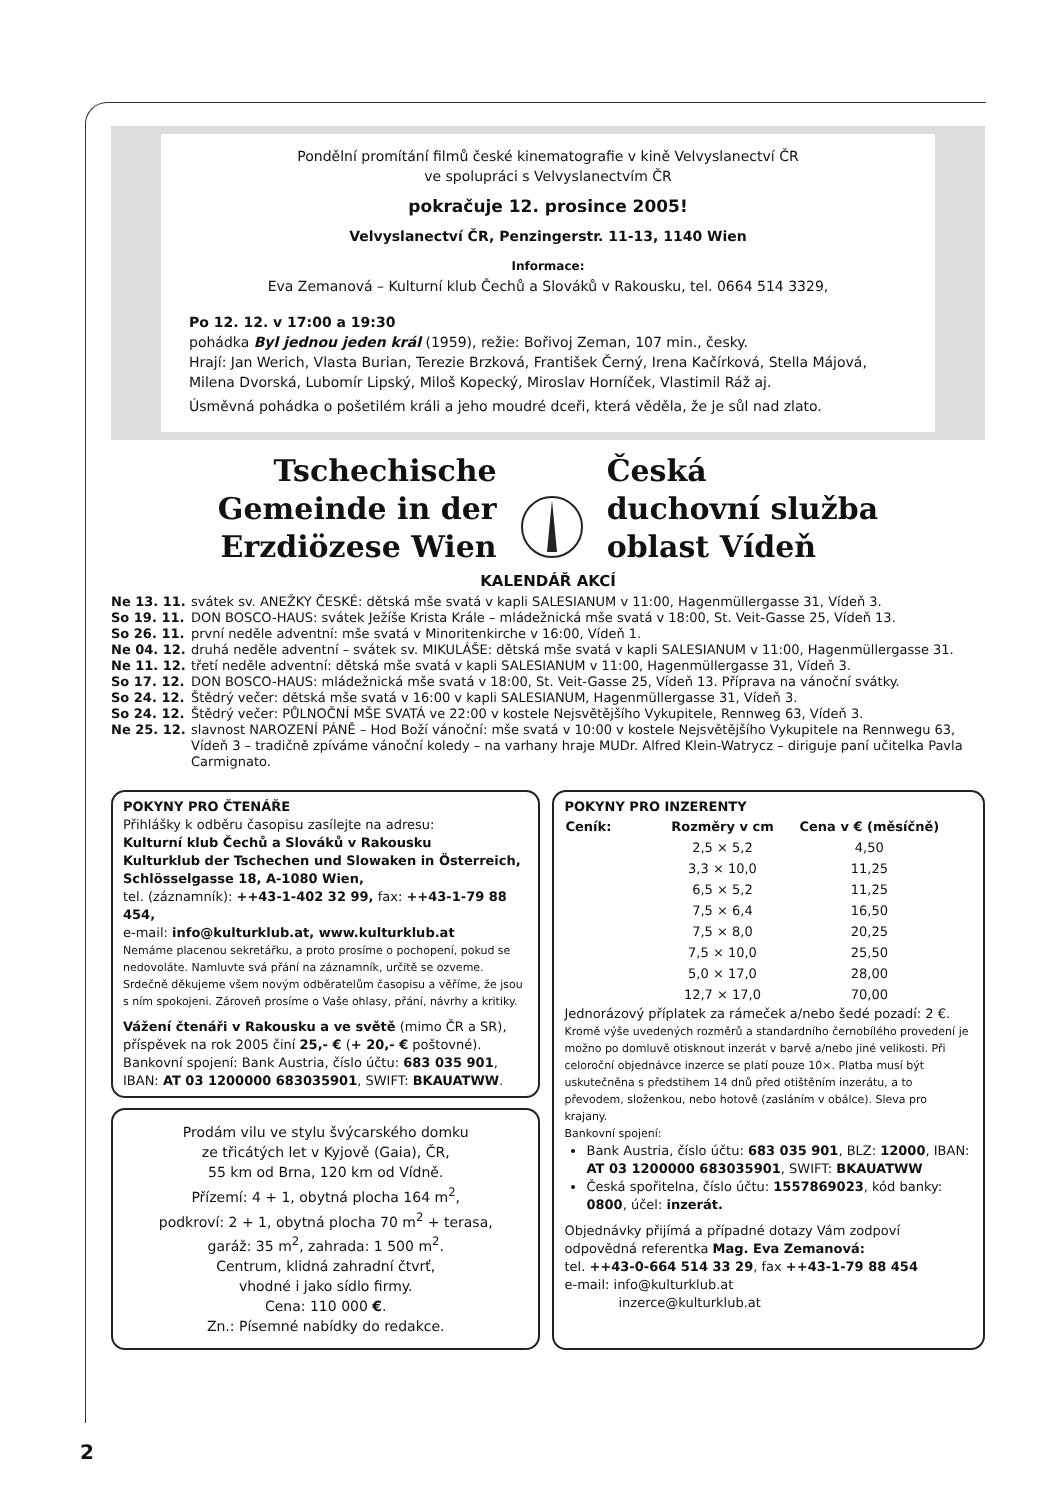Pondělní promítání filmů české kinematografie v kině Velvyslanectví ČR
ve spolupráci s Velvyslanectvím ČR
pokračuje 12. prosince 2005!
Velvyslanectví ČR, Penzingerstr. 11-13, 1140 Wien
Informace:
Eva Zemanová – Kulturní klub Čechů a Slováků v Rakousku, tel. 0664 514 3329,
Po 12. 12. v 17:00 a 19:30
pohádka Byl jednou jeden král (1959), režie: Bořivoj Zeman, 107 min., česky.
Hrají: Jan Werich, Vlasta Burian, Terezie Brzková, František Černý, Irena Kačírková, Stella Májová, Milena Dvorská, Lubomír Lipský, Miloš Kopecký, Miroslav Horníček, Vlastimil Ráž aj.
Úsměvná pohádka o pošetilém králi a jeho moudré dceři, která věděla, že je sůl nad zlato.
Tschechische
Gemeinde in der
Erzdiözese Wien
Česká
duchovní služba
oblast Vídeň
KALENDÁŘ AKCÍ
| Ne 13. 11. | svátek sv. ANEŽKY ČESKÉ: dětská mše svatá v kapli SALESIANUM v 11:00, Hagenmüllergasse 31, Vídeň 3. |
| So 19. 11. | DON BOSCO-HAUS: svátek Ježíše Krista Krále – mládežnická mše svatá v 18:00, St. Veit-Gasse 25, Vídeň 13. |
| So 26. 11. | první neděle adventní: mše svatá v Minoritenkirche v 16:00, Vídeň 1. |
| Ne 04. 12. | druhá neděle adventní – svátek sv. MIKULÁŠE: dětská mše svatá v kapli SALESIANUM v 11:00, Hagenmüllergasse 31. |
| Ne 11. 12. | třetí neděle adventní: dětská mše svatá v kapli SALESIANUM v 11:00, Hagenmüllergasse 31, Vídeň 3. |
| So 17. 12. | DON BOSCO-HAUS: mládežnická mše svatá v 18:00, St. Veit-Gasse 25, Vídeň 13. Příprava na vánoční svátky. |
| So 24. 12. | Štědrý večer: dětská mše svatá v 16:00 v kapli SALESIANUM, Hagenmüllergasse 31, Vídeň 3. |
| So 24. 12. | Štědrý večer: PŮLNOČNÍ MŠE SVATÁ ve 22:00 v kostele Nejsvětějšího Vykupitele, Rennweg 63, Vídeň 3. |
| Ne 25. 12. | slavnost NAROZENÍ PÁNĚ – Hod Boží vánoční: mše svatá v 10:00 v kostele Nejsvětějšího Vykupitele na Rennwegu 63, Vídeň 3 – tradičně zpíváme vánoční koledy – na varhany hraje MUDr. Alfred Klein-Watrycz – diriguje paní učitelka Pavla Carmignato. |
POKYNY PRO ČTENÁŘE
Přihlášky k odběru časopisu zasílejte na adresu:
Kulturní klub Čechů a Slováků v Rakousku
Kulturklub der Tschechen und Slowaken in Österreich,
Schlösselgasse 18, A-1080 Wien,
tel. (záznamník): ++43-1-402 32 99, fax: ++43-1-79 88 454,
e-mail: info@kulturklub.at, www.kulturklub.at
Nemáme placenou sekretářku, a proto prosíme o pochopení, pokud se nedovoláte. Namluvte svá přání na záznamník, určitě se ozveme. Srdečně děkujeme všem novým odběratelům časopisu a věříme, že jsou s ním spokojeni. Zároveň prosíme o Vaše ohlasy, přání, návrhy a kritiky.
Vážení čtenáři v Rakousku a ve světě (mimo ČR a SR), příspěvek na rok 2005 činí 25,- € (+ 20,- € poštovné).
Bankovní spojení: Bank Austria, číslo účtu: 683 035 901,
IBAN: AT 03 1200000 683035901, SWIFT: BKAUATWW.
Prodám vilu ve stylu švýcarského domku
ze třicátých let v Kyjově (Gaia), ČR,
55 km od Brna, 120 km od Vídně.
Přízemí: 4 + 1, obytná plocha 164 m<sup>2</sup>,
podkroví: 2 + 1, obytná plocha 70 m<sup>2</sup> + terasa,
garáž: 35 m<sup>2</sup>, zahrada: 1 500 m<sup>2</sup>.
Centrum, klidná zahradní čtvrť,
vhodné i jako sídlo firmy.
Cena: 110 000 €.
Zn.: Písemné nabídky do redakce.
POKYNY PRO INZERENTY
| Ceník: | Rozměry v cm | Cena v € (měsíčně) |
| --- | --- | --- |
| | 2,5 × 5,2 | 4,50 |
| | 3,3 × 10,0 | 11,25 |
| | 6,5 × 5,2 | 11,25 |
| | 7,5 × 6,4 | 16,50 |
| | 7,5 × 8,0 | 20,25 |
| | 7,5 × 10,0 | 25,50 |
| | 5,0 × 17,0 | 28,00 |
| | 12,7 × 17,0 | 70,00 |
Jednorázový příplatek za rámeček a/nebo šedé pozadí: 2 €.
Kromě výše uvedených rozměrů a standardního černobílého provedení je možno po domluvě otisknout inzerát v barvě a/nebo jiné velikosti. Při celoroční objednávce inzerce se platí pouze 10×. Platba musí být uskutečněna s předstihem 14 dnů před otištěním inzerátu, a to převodem, složenkou, nebo hotově (zasláním v obálce). Sleva pro krajany.
Bankovní spojení:
Bank Austria, číslo účtu: 683 035 901, BLZ: 12000, IBAN: AT 03 1200000 683035901, SWIFT: BKAUATWW
Česká spořitelna, číslo účtu: 1557869023, kód banky: 0800, účel: inzerát.
Objednávky přijímá a případné dotazy Vám zodpoví odpovědná referentka Mag. Eva Zemanová:
tel. ++43-0-664 514 33 29, fax ++43-1-79 88 454
e-mail: info@kulturklub.at
inzerce@kulturklub.at
2